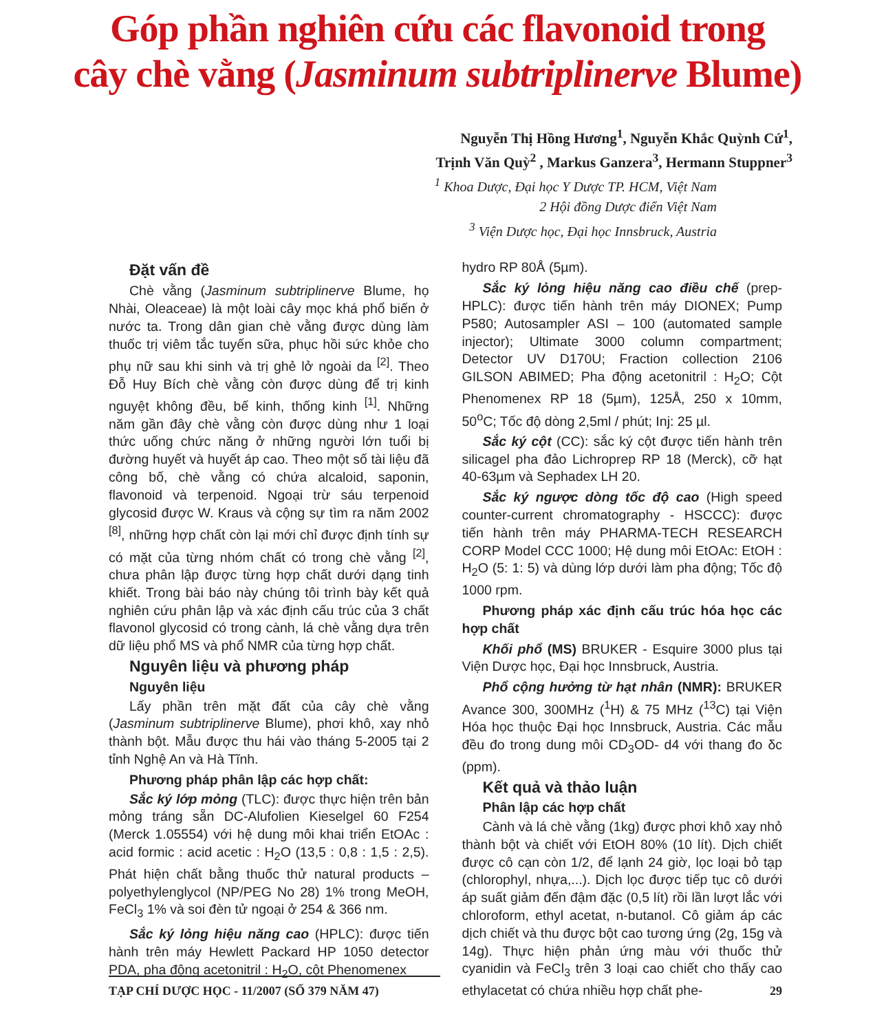Góp phần nghiên cứu các flavonoid trong
cây chè vằng (Jasminum subtriplinerve Blume)
Nguyễn Thị Hồng Hương<sup>1</sup>, Nguyễn Khắc Quỳnh Cứ<sup>1</sup>,
Trịnh Văn Quỳ<sup>2</sup> , Markus Ganzera<sup>3</sup>, Hermann Stuppner<sup>3</sup>
<sup>1</sup> Khoa Dược, Đại học Y Dược TP. HCM, Việt Nam
2 Hội đồng Dược điển Việt Nam
<sup>3</sup> Viện Dược học, Đại học Innsbruck, Austria
Đặt vấn đề
Chè vằng (Jasminum subtriplinerve Blume, họ Nhài, Oleaceae) là một loài cây mọc khá phổ biến ở nước ta. Trong dân gian chè vằng được dùng làm thuốc trị viêm tắc tuyến sữa, phục hồi sức khỏe cho phụ nữ sau khi sinh và trị ghẻ lở ngoài da <sup>[2]</sup>. Theo Đỗ Huy Bích chè vằng còn được dùng để trị kinh nguyệt không đều, bế kinh, thống kinh <sup>[1]</sup>. Những năm gần đây chè vằng còn được dùng như 1 loại thức uống chức năng ở những người lớn tuổi bị đường huyết và huyết áp cao. Theo một số tài liệu đã công bố, chè vằng có chứa alcaloid, saponin, flavonoid và terpenoid. Ngoại trừ sáu terpenoid glycosid được W. Kraus và cộng sự tìm ra năm 2002 <sup>[8]</sup>, những hợp chất còn lại mới chỉ được định tính sự có mặt của từng nhóm chất có trong chè vằng <sup>[2]</sup>, chưa phân lập được từng hợp chất dưới dạng tinh khiết. Trong bài báo này chúng tôi trình bày kết quả nghiên cứu phân lập và xác định cấu trúc của 3 chất flavonol glycosid có trong cành, lá chè vằng dựa trên dữ liệu phổ MS và phổ NMR của từng hợp chất.
Nguyên liệu và phương pháp
Nguyên liệu
Lấy phần trên mặt đất của cây chè vằng (Jasminum subtriplinerve Blume), phơi khô, xay nhỏ thành bột. Mẫu được thu hái vào tháng 5-2005 tại 2 tỉnh Nghệ An và Hà Tĩnh.
Phương pháp phân lập các hợp chất:
Sắc ký lớp mỏng (TLC): được thực hiện trên bản mỏng tráng sẵn DC-Alufolien Kieselgel 60 F254 (Merck 1.05554) với hệ dung môi khai triển EtOAc : acid formic : acid acetic : H<sub>2</sub>O (13,5 : 0,8 : 1,5 : 2,5). Phát hiện chất bằng thuốc thử natural products – polyethylenglycol (NP/PEG No 28) 1% trong MeOH, FeCl<sub>3</sub> 1% và soi đèn tử ngoại ở 254 & 366 nm.
Sắc ký lỏng hiệu năng cao (HPLC): được tiến hành trên máy Hewlett Packard HP 1050 detector PDA, pha động acetonitril : H<sub>2</sub>O, cột Phenomenex
hydro RP 80Å (5µm).
Sắc ký lỏng hiệu năng cao điều chế (prep-HPLC): được tiến hành trên máy DIONEX; Pump P580; Autosampler ASI – 100 (automated sample injector); Ultimate 3000 column compartment; Detector UV D170U; Fraction collection 2106 GILSON ABIMED; Pha động acetonitril : H<sub>2</sub>O; Cột Phenomenex RP 18 (5µm), 125Å, 250 x 10mm, 50<sup>o</sup>C; Tốc độ dòng 2,5ml / phút; Inj: 25 µl.
Sắc ký cột (CC): sắc ký cột được tiến hành trên silicagel pha đảo Lichroprep RP 18 (Merck), cỡ hạt 40-63µm và Sephadex LH 20.
Sắc ký ngược dòng tốc độ cao (High speed counter-current chromatography - HSCCC): được tiến hành trên máy PHARMA-TECH RESEARCH CORP Model CCC 1000; Hệ dung môi EtOAc: EtOH : H<sub>2</sub>O (5: 1: 5) và dùng lớp dưới làm pha động; Tốc độ 1000 rpm.
Phương pháp xác định cấu trúc hóa học các hợp chất
Khối phổ (MS) BRUKER - Esquire 3000 plus tại Viện Dược học, Đại học Innsbruck, Austria.
Phổ cộng hưởng từ hạt nhân (NMR): BRUKER Avance 300, 300MHz (<sup>1</sup>H) & 75 MHz (<sup>13</sup>C) tại Viện Hóa học thuộc Đại học Innsbruck, Austria. Các mẫu đều đo trong dung môi CD<sub>3</sub>OD- d4 với thang đo δc (ppm).
Kết quả và thảo luận
Phân lập các hợp chất
Cành và lá chè vằng (1kg) được phơi khô xay nhỏ thành bột và chiết với EtOH 80% (10 lít). Dịch chiết được cô cạn còn 1/2, để lạnh 24 giờ, lọc loại bỏ tạp (chlorophyl, nhựa,...). Dịch lọc được tiếp tục cô dưới áp suất giảm đến đậm đặc (0,5 lít) rồi lần lượt lắc với chloroform, ethyl acetat, n-butanol. Cô giảm áp các dịch chiết và thu được bột cao tương ứng (2g, 15g và 14g). Thực hiện phản ứng màu với thuốc thử cyanidin và FeCl<sub>3</sub> trên 3 loại cao chiết cho thấy cao ethylacetat có chứa nhiều hợp chất phe-
TẠP CHÍ DƯỢC HỌC - 11/2007 (SỐ 379 NĂM 47) 29